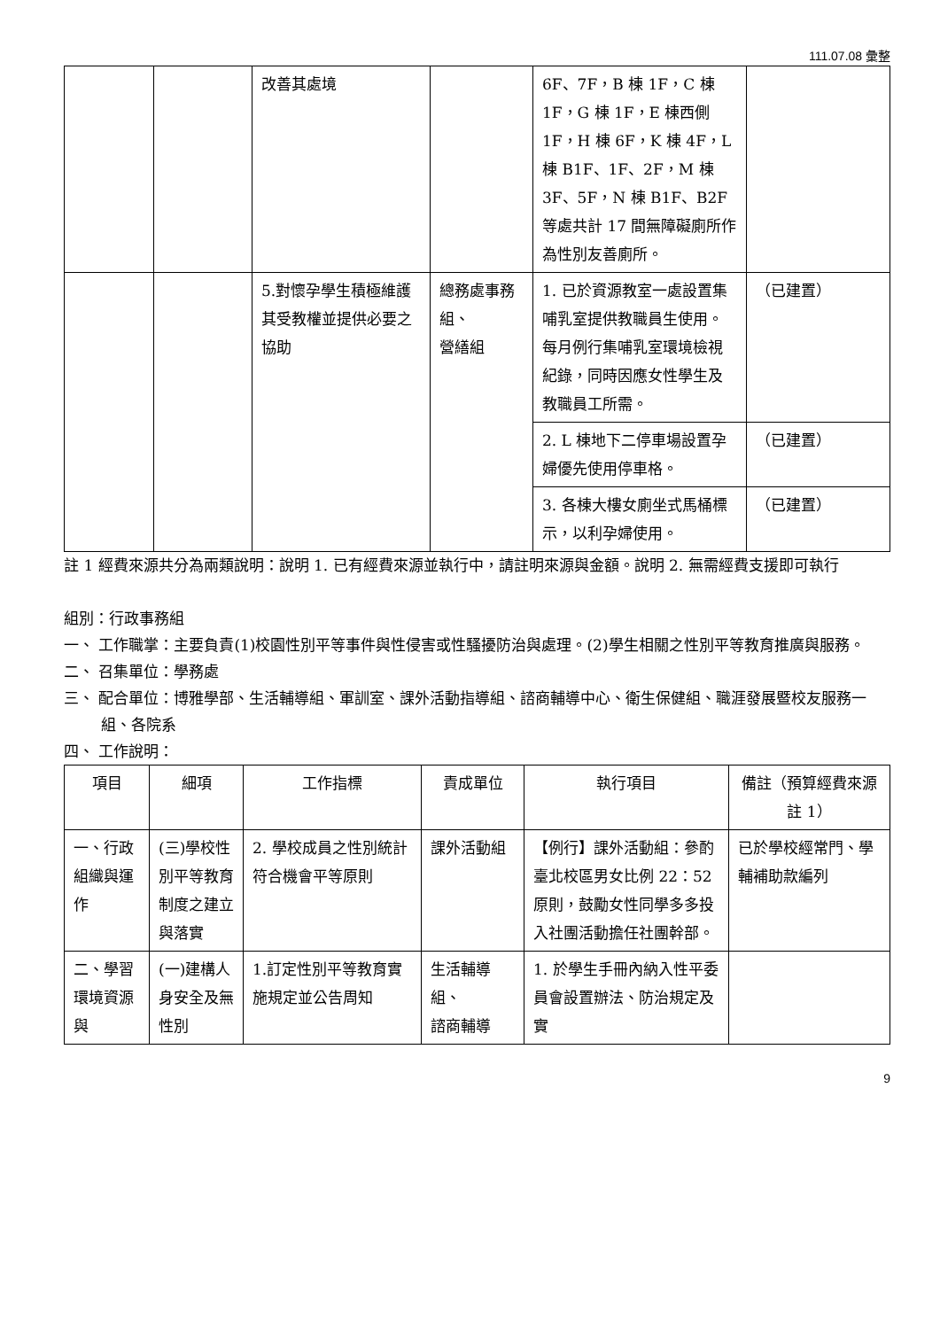111.07.08 彙整
| | | 改善其處境 | | 6F、7F，B 棟 1F，C 棟 1F，G 棟 1F，E 棟西側 1F，H 棟 6F，K 棟 4F，L 棟 B1F、1F、2F，M 棟 3F、5F，N 棟 B1F、B2F 等處共計 17 間無障礙廁所作為性別友善廁所。 | |
| | | 5.對懷孕學生積極維護其受教權並提供必要之協助 | 總務處事務組、 營繕組 | 1. 已於資源教室一處設置集哺乳室提供教職員生使用。每月例行集哺乳室環境檢視紀錄，同時因應女性學生及教職員工所需。 | （已建置） |
| | | | | 2. L 棟地下二停車場設置孕婦優先使用停車格。 | （已建置） |
| | | | | 3. 各棟大樓女廁坐式馬桶標示，以利孕婦使用。 | （已建置） |
註 1 經費來源共分為兩類說明：說明 1. 已有經費來源並執行中，請註明來源與金額。說明 2. 無需經費支援即可執行
組別：行政事務組
一、 工作職掌：主要負責(1)校園性別平等事件與性侵害或性騷擾防治與處理。(2)學生相關之性別平等教育推廣與服務。
二、 召集單位：學務處
三、 配合單位：博雅學部、生活輔導組、軍訓室、課外活動指導組、諮商輔導中心、衛生保健組、職涯發展暨校友服務一組、各院系
四、 工作說明：
| 項目 | 細項 | 工作指標 | 責成單位 | 執行項目 | 備註（預算經費來源註 1） |
| --- | --- | --- | --- | --- | --- |
| 一、行政組織與運作 | (三)學校性別平等教育制度之建立與落實 | 2. 學校成員之性別統計符合機會平等原則 | 課外活動組 | 【例行】課外活動組：參酌臺北校區男女比例 22：52 原則，鼓勵女性同學多多投入社團活動擔任社團幹部。 | 已於學校經常門、學輔補助款編列 |
| 二、學習環境資源與 | (一)建構人身安全及無性別 | 1.訂定性別平等教育實施規定並公告周知 | 生活輔導組、 諮商輔導 | 1. 於學生手冊內納入性平委員會設置辦法、防治規定及實 | |
9